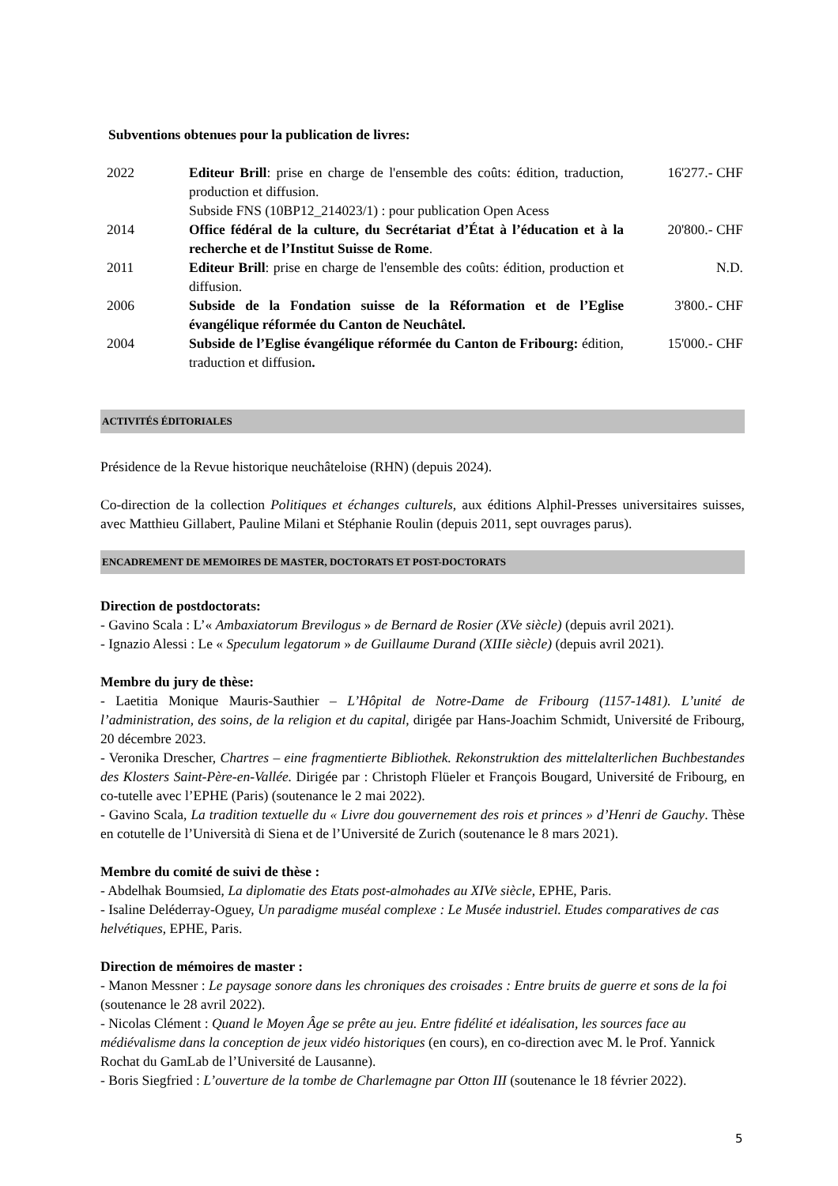Subventions obtenues pour la publication de livres:
| 2022 | Editeur Brill : prise en charge de l'ensemble des coûts: édition, traduction, production et diffusion. Subside FNS (10BP12_214023/1) : pour publication Open Acess | 16'277.- CHF |
| 2014 | Office fédéral de la culture, du Secrétariat d’État à l’éducation et à la recherche et de l’Institut Suisse de Rome . | 20'800.- CHF |
| 2011 | Editeur Brill : prise en charge de l'ensemble des coûts: édition, production et diffusion. | N.D. |
| 2006 | Subside de la Fondation suisse de la Réformation et de l’Eglise évangélique réformée du Canton de Neuchâtel. | 3'800.- CHF |
| 2004 | Subside de l’Eglise évangélique réformée du Canton de Fribourg: édition, traduction et diffusion . | 15'000.- CHF |
ACTIVITÉS ÉDITORIALES
Présidence de la Revue historique neuchâteloise (RHN) (depuis 2024).
Co-direction de la collection Politiques et échanges culturels, aux éditions Alphil-Presses universitaires suisses, avec Matthieu Gillabert, Pauline Milani et Stéphanie Roulin (depuis 2011, sept ouvrages parus).
ENCADREMENT DE MEMOIRES DE MASTER, DOCTORATS ET POST-DOCTORATS
Direction de postdoctorats:
- Gavino Scala : L’« Ambaxiatorum Brevilogus » de Bernard de Rosier (XVe siècle) (depuis avril 2021).
- Ignazio Alessi : Le « Speculum legatorum » de Guillaume Durand (XIIIe siècle) (depuis avril 2021).
Membre du jury de thèse:
- Laetitia Monique Mauris-Sauthier – L’Hôpital de Notre-Dame de Fribourg (1157-1481). L’unité de l’administration, des soins, de la religion et du capital, dirigée par Hans-Joachim Schmidt, Université de Fribourg, 20 décembre 2023.
- Veronika Drescher, Chartres – eine fragmentierte Bibliothek. Rekonstruktion des mittelalterlichen Buchbestandes des Klosters Saint-Père-en-Vallée. Dirigée par : Christoph Flüeler et François Bougard, Université de Fribourg, en co-tutelle avec l’EPHE (Paris) (soutenance le 2 mai 2022).
- Gavino Scala, La tradition textuelle du « Livre dou gouvernement des rois et princes » d’Henri de Gauchy. Thèse en cotutelle de l’Università di Siena et de l’Université de Zurich (soutenance le 8 mars 2021).
Membre du comité de suivi de thèse :
- Abdelhak Boumsied, La diplomatie des Etats post-almohades au XIVe siècle, EPHE, Paris.
- Isaline Deléderray-Oguey, Un paradigme muséal complexe : Le Musée industriel. Etudes comparatives de cas helvétiques, EPHE, Paris.
Direction de mémoires de master :
- Manon Messner : Le paysage sonore dans les chroniques des croisades : Entre bruits de guerre et sons de la foi (soutenance le 28 avril 2022).
- Nicolas Clément : Quand le Moyen Âge se prête au jeu. Entre fidélité et idéalisation, les sources face au médiévalisme dans la conception de jeux vidéo historiques (en cours), en co-direction avec M. le Prof. Yannick Rochat du GamLab de l’Université de Lausanne).
- Boris Siegfried : L’ouverture de la tombe de Charlemagne par Otton III (soutenance le 18 février 2022).
5